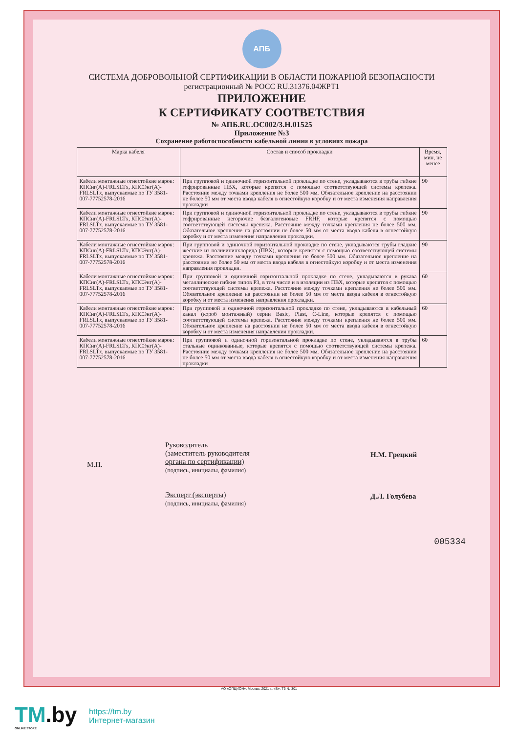АПБ
СИСТЕМА ДОБРОВОЛЬНОЙ СЕРТИФИКАЦИИ В ОБЛАСТИ ПОЖАРНОЙ БЕЗОПАСНОСТИ
регистрационный № РОСС RU.31376.04ЖРТ1
ПРИЛОЖЕНИЕ
К СЕРТИФИКАТУ СООТВЕТСТВИЯ
№ АПБ.RU.ОС002/3.Н.01525
Приложение №3
Сохранение работоспособности кабельной линии в условиях пожара
| Марка кабеля | Состав и способ прокладки | Время, мин, не менее |
| --- | --- | --- |
| Кабели монтажные огнестойкие марок: КПСнг(А)-FRLSLTx, КПСЭнг(А)-FRLSLTx, выпускаемые по ТУ 3581-007-77752578-2016 | При групповой и одиночной горизонтальной прокладке по стене, укладываются в трубы гибкие гофрированные ПВХ, которые крепятся с помощью соответствующей системы крепежа. Расстояние между точками крепления не более 500 мм. Обязательное крепление на расстоянии не более 50 мм от места ввода кабеля в огнестойкую коробку и от места изменения направления прокладки | 90 |
| Кабели монтажные огнестойкие марок: КПСнг(А)-FRLSLTx, КПСЭнг(А)-FRLSLTx, выпускаемые по ТУ 3581-007-77752578-2016 | При групповой и одиночной горизонтальной прокладке по стене, укладываются в трубы гибкие гофрированные негорючие безгалогеновые FRHF, которые крепятся с помощью соответствующей системы крепежа. Расстояние между точками крепления не более 500 мм. Обязательное крепление на расстоянии не более 50 мм от места ввода кабеля в огнестойкую коробку и от места изменения направления прокладки. | 90 |
| Кабели монтажные огнестойкие марок: КПСнг(А)-FRLSLTx, КПСЭнг(А)-FRLSLTx, выпускаемые по ТУ 3581-007-77752578-2016 | При групповой и одиночной горизонтальной прокладке по стене, укладываются трубы гладкие жесткие из поливинилхлорида (ПВХ), которые крепятся с помощью соответствующей системы крепежа. Расстояние между точками крепления не более 500 мм. Обязательное крепление на расстоянии не более 50 мм от места ввода кабеля в огнестойкую коробку и от места изменения направления прокладки. | 90 |
| Кабели монтажные огнестойкие марок: КПСнг(А)-FRLSLTx, КПСЭнг(А)-FRLSLTx, выпускаемые по ТУ 3581-007-77752578-2016 | При групповой и одиночной горизонтальной прокладке по стене, укладываются в рукава металлические гибкие типов Р3, в том числе и в изоляции из ПВХ, которые крепятся с помощью соответствующей системы крепежа. Расстояние между точками крепления не более 500 мм. Обязательное крепление на расстоянии не более 50 мм от места ввода кабеля в огнестойкую коробку и от места изменения направления прокладки. | 60 |
| Кабели монтажные огнестойкие марок: КПСнг(А)-FRLSLTx, КПСЭнг(А)-FRLSLTx, выпускаемые по ТУ 3581-007-77752578-2016 | При групповой и одиночной горизонтальной прокладке по стене, укладываются в кабельный канал (короб монтажный) серии Basic, Plast, C-Line, которые крепятся с помощью соответствующей системы крепежа. Расстояние между точками крепления не более 500 мм. Обязательное крепление на расстоянии не более 50 мм от места ввода кабеля в огнестойкую коробку и от места изменения направления прокладки. | 60 |
| Кабели монтажные огнестойкие марок: КПСнг(А)-FRLSLTx, КПСЭнг(А)-FRLSLTx, выпускаемые по ТУ 3581-007-77752578-2016 | При групповой и одиночной горизонтальной прокладке по стене, укладываются в трубы стальные оцинкованные, которые крепятся с помощью соответствующей системы крепежа. Расстояние между точками крепления не более 500 мм. Обязательное крепление на расстоянии не более 50 мм от места ввода кабеля в огнестойкую коробку и от места изменения направления прокладки | 60 |
М.П.
Руководитель
(заместитель руководителя
органа по сертификации)
(подпись, инициалы, фамилия)
Эксперт (эксперты)
(подпись, инициалы, фамилия)
Н.М. Грецкий
Д.Л. Голубева
005334
АО «ОПЦИОН», Москва, 2021 г., «В», ТЗ № 301
TM.by
ONLINE STORE
https://tm.by
Интернет-магазин